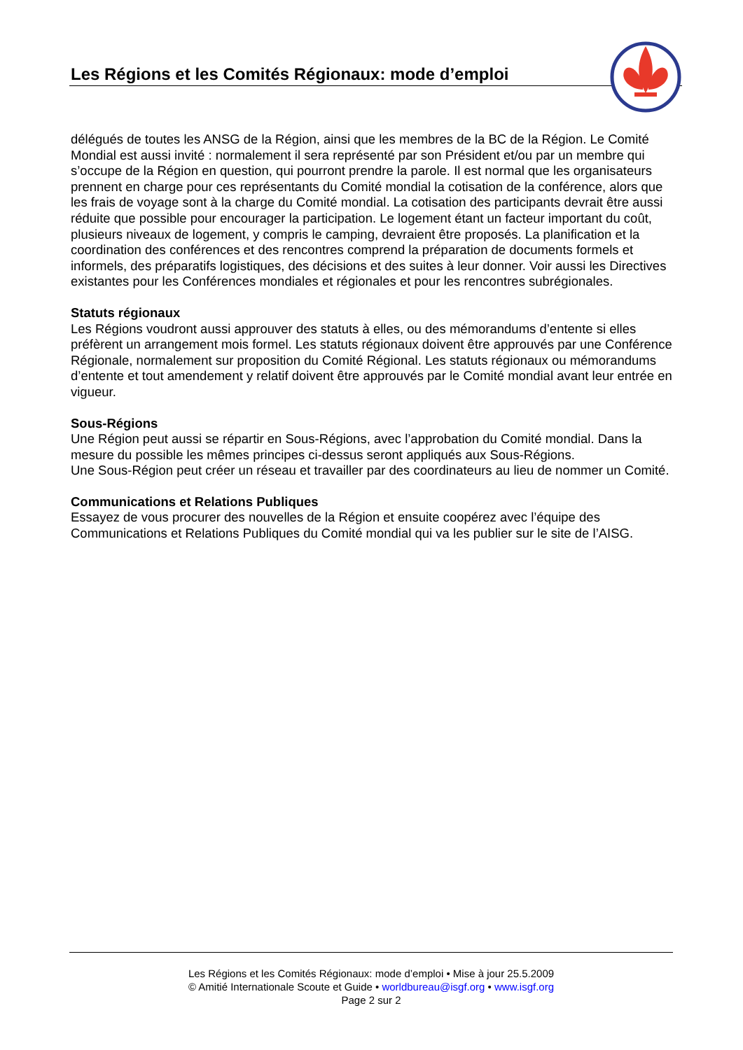Les Régions et les Comités Régionaux: mode d’emploi
délégués de toutes les ANSG de la Région, ainsi que les membres de la BC de la Région. Le Comité Mondial est aussi invité : normalement il sera représenté par son Président et/ou par un membre qui s’occupe de la Région en question, qui pourront prendre la parole. Il est normal que les organisateurs prennent en charge pour ces représentants du Comité mondial la cotisation de la conférence, alors que les frais de voyage sont à la charge du Comité mondial. La cotisation des participants devrait être aussi réduite que possible pour encourager la participation. Le logement étant un facteur important du coût, plusieurs niveaux de logement, y compris le camping, devraient être proposés. La planification et la coordination des conférences et des rencontres comprend la préparation de documents formels et informels, des préparatifs logistiques, des décisions et des suites à leur donner. Voir aussi les Directives existantes pour les Conférences mondiales et régionales et pour les rencontres subrégionales.
Statuts régionaux
Les Régions voudront aussi approuver des statuts à elles, ou des mémorandums d’entente si elles préfèrent un arrangement mois formel. Les statuts régionaux doivent être approuvés par une Conférence Régionale, normalement sur proposition du Comité Régional. Les statuts régionaux ou mémorandums d’entente et tout amendement y relatif doivent être approuvés par le Comité mondial avant leur entrée en vigueur.
Sous-Régions
Une Région peut aussi se répartir en Sous-Régions, avec l’approbation du Comité mondial. Dans la mesure du possible les mêmes principes ci-dessus seront appliqués aux Sous-Régions.
Une Sous-Région peut créer un réseau et travailler par des coordinateurs au lieu de nommer un Comité.
Communications et Relations Publiques
Essayez de vous procurer des nouvelles de la Région et ensuite coopérez avec l’équipe des Communications et Relations Publiques du Comité mondial qui va les publier sur le site de l’AISG.
Les Régions et les Comités Régionaux: mode d’emploi • Mise à jour 25.5.2009
© Amitié Internationale Scoute et Guide • worldbureau@isgf.org • www.isgf.org
Page 2 sur 2